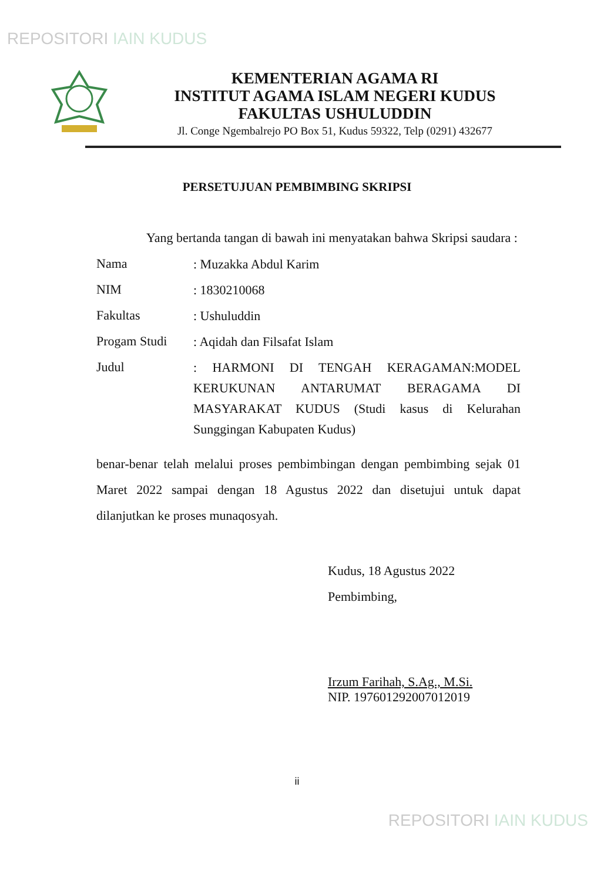REPOSITORI IAIN KUDUS
KEMENTERIAN AGAMA RI
INSTITUT AGAMA ISLAM NEGERI KUDUS
FAKULTAS USHULUDDIN
Jl. Conge Ngembalrejo PO Box 51, Kudus 59322, Telp (0291) 432677
PERSETUJUAN PEMBIMBING SKRIPSI
Yang bertanda tangan di bawah ini menyatakan bahwa Skripsi saudara :
Nama
: Muzakka Abdul Karim
NIM
: 1830210068
Fakultas
: Ushuluddin
Progam Studi
: Aqidah dan Filsafat Islam
Judul
: HARMONI DI TENGAH KERAGAMAN:MODEL KERUKUNAN ANTARUMAT BERAGAMA DI MASYARAKAT KUDUS (Studi kasus di Kelurahan Sunggingan Kabupaten Kudus)
benar-benar telah melalui proses pembimbingan dengan pembimbing sejak 01 Maret 2022 sampai dengan 18 Agustus 2022 dan disetujui untuk dapat dilanjutkan ke proses munaqosyah.
Kudus, 18 Agustus 2022
Pembimbing,
Irzum Farihah, S.Ag., M.Si.
NIP. 197601292007012019
ii
REPOSITORI IAIN KUDUS